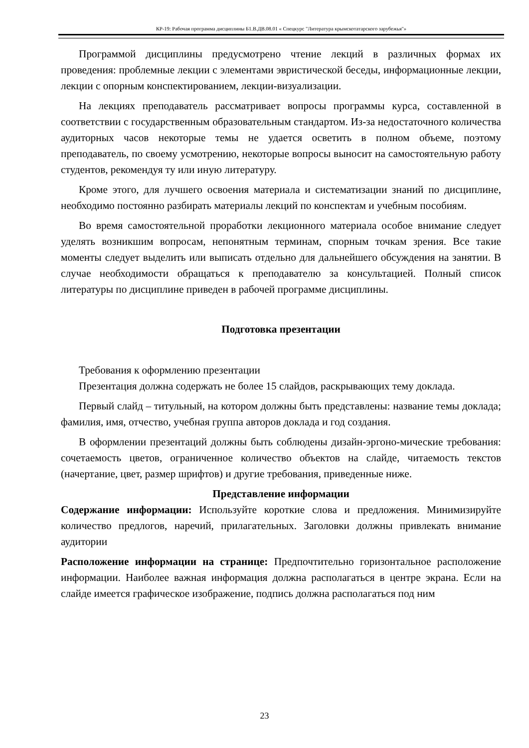КР-19: Рабочая программа дисциплины Б1.В.ДВ.08.01 « Спецкурс "Литература крымскотатарского зарубежья"»
Программой дисциплины предусмотрено чтение лекций в различных формах их проведения: проблемные лекции с элементами эвристической беседы, информационные лекции, лекции с опорным конспектированием, лекции-визуализации.
На лекциях преподаватель рассматривает вопросы программы курса, составленной в соответствии с государственным образовательным стандартом. Из-за недостаточного количества аудиторных часов некоторые темы не удается осветить в полном объеме, поэтому преподаватель, по своему усмотрению, некоторые вопросы выносит на самостоятельную работу студентов, рекомендуя ту или иную литературу.
Кроме этого, для лучшего освоения материала и систематизации знаний по дисциплине, необходимо постоянно разбирать материалы лекций по конспектам и учебным пособиям.
Во время самостоятельной проработки лекционного материала особое внимание следует уделять возникшим вопросам, непонятным терминам, спорным точкам зрения. Все такие моменты следует выделить или выписать отдельно для дальнейшего обсуждения на занятии. В случае необходимости обращаться к преподавателю за консультацией. Полный список литературы по дисциплине приведен в рабочей программе дисциплины.
Подготовка презентации
Требования к оформлению презентации
Презентация должна содержать не более 15 слайдов, раскрывающих тему доклада.
Первый слайд – титульный, на котором должны быть представлены: название темы доклада; фамилия, имя, отчество, учебная группа авторов доклада и год создания.
В оформлении презентаций должны быть соблюдены дизайн-эргоно-мические требования: сочетаемость цветов, ограниченное количество объектов на слайде, читаемость текстов (начертание, цвет, размер шрифтов) и другие требования, приведенные ниже.
Представление информации
Содержание информации: Используйте короткие слова и предложения. Минимизируйте количество предлогов, наречий, прилагательных. Заголовки должны привлекать внимание аудитории
Расположение информации на странице: Предпочтительно горизонтальное расположение информации. Наиболее важная информация должна располагаться в центре экрана. Если на слайде имеется графическое изображение, подпись должна располагаться под ним
23